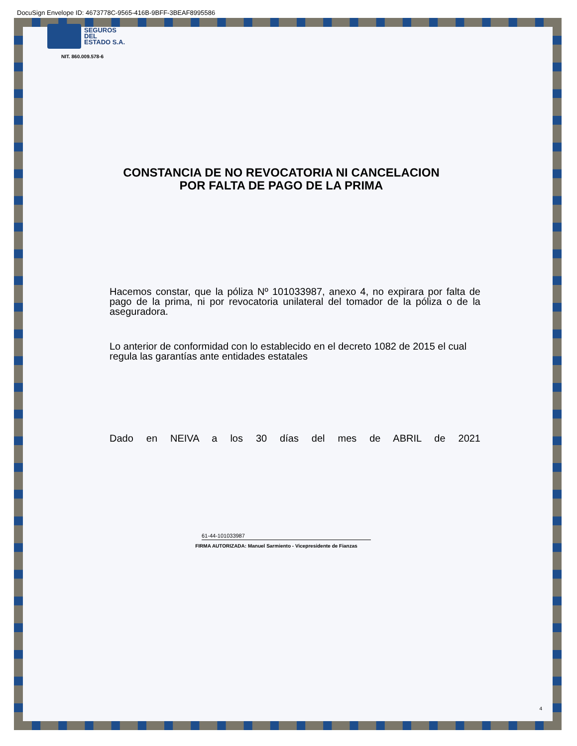DocuSign Envelope ID: 4673778C-9565-416B-9BFF-3BEAF8995586
SEGUROS
DEL
ESTADO S.A.
NIT. 860.009.578-6
CONSTANCIA DE NO REVOCATORIA NI CANCELACION
POR FALTA DE PAGO DE LA PRIMA
Hacemos constar, que la póliza Nº 101033987, anexo 4, no expirara por falta de pago de la prima, ni por revocatoria unilateral del tomador de la póliza o de la aseguradora.
Lo anterior de conformidad con lo establecido en el decreto 1082 de 2015 el cual regula las garantías ante entidades estatales
Dado en NEIVA a los 30 días del mes de ABRIL de 2021
61-44-101033987
FIRMA AUTORIZADA: Manuel Sarmiento - Vicepresidente de Fianzas
4